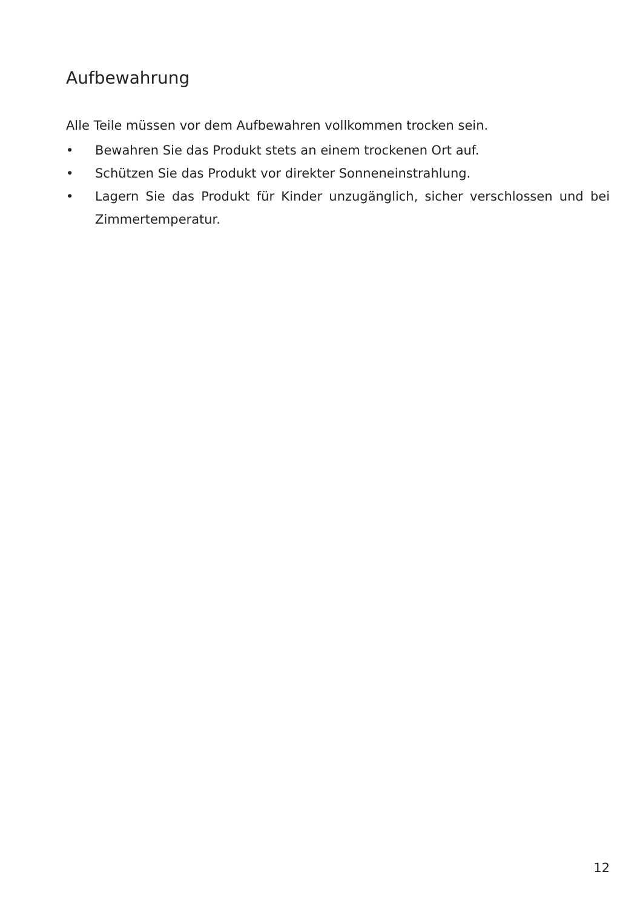Aufbewahrung
Alle Teile müssen vor dem Aufbewahren vollkommen trocken sein.
• Bewahren Sie das Produkt stets an einem trockenen Ort auf.
• Schützen Sie das Produkt vor direkter Sonneneinstrahlung.
• Lagern Sie das Produkt für Kinder unzugänglich, sicher verschlossen und bei Zimmertemperatur.
12